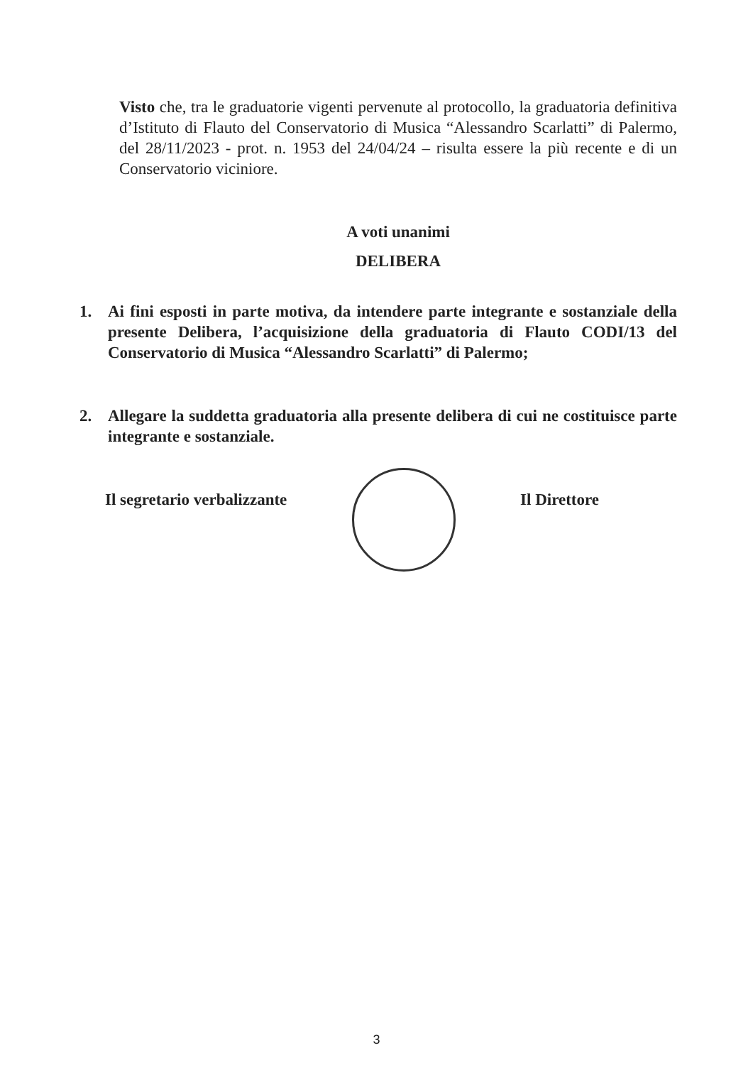Visto che, tra le graduatorie vigenti pervenute al protocollo, la graduatoria definitiva d’Istituto di Flauto del Conservatorio di Musica “Alessandro Scarlatti” di Palermo, del 28/11/2023 - prot. n. 1953 del 24/04/24 – risulta essere la più recente e di un Conservatorio viciniore.
A voti unanimi
DELIBERA
1. Ai fini esposti in parte motiva, da intendere parte integrante e sostanziale della presente Delibera, l’acquisizione della graduatoria di Flauto CODI/13 del Conservatorio di Musica “Alessandro Scarlatti” di Palermo;
2. Allegare la suddetta graduatoria alla presente delibera di cui ne costituisce parte integrante e sostanziale.
Il segretario verbalizzante Il Direttore
3